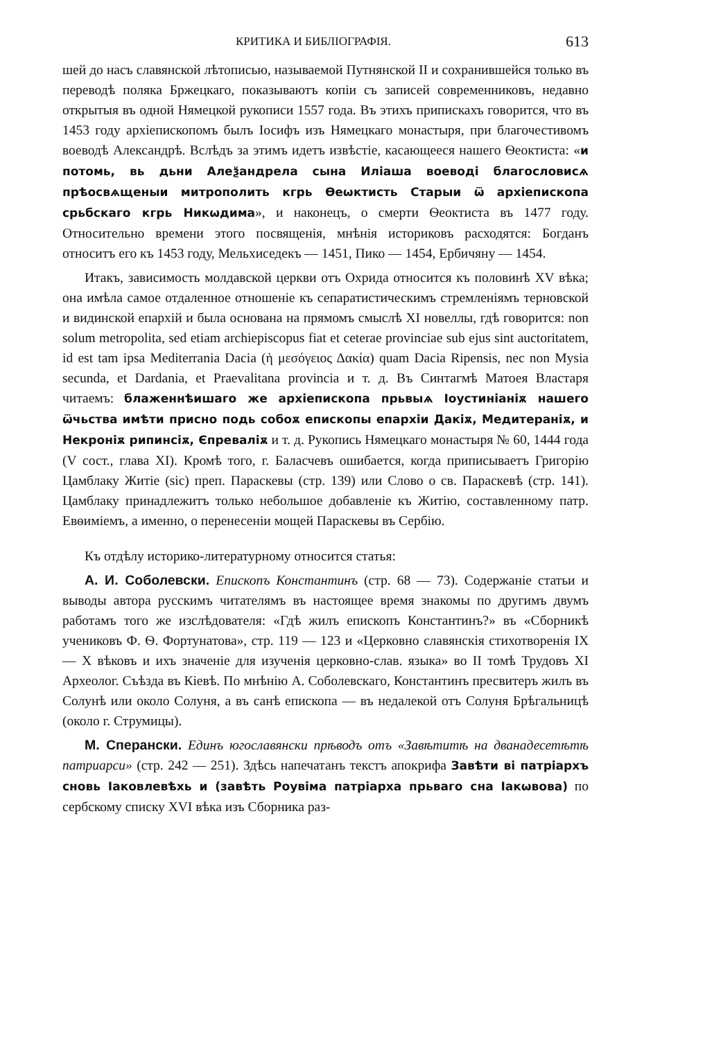КРИТИКА И БИБЛІОГРАФІЯ. 613
шей до насъ славянской лѣтописью, называемой Путнянской II и сохранившейся только въ переводѣ поляка Бржецкаго, показываютъ копіи съ записей современниковъ, недавно открытыя въ одной Нямецкой рукописи 1557 года. Въ этихъ припискахъ говорится, что въ 1453 году архіепископомъ былъ Іосифъ изъ Нямецкаго монастыря, при благочестивомъ воеводѣ Александрѣ. Вслѣдъ за этимъ идетъ извѣстіе, касающееся нашего Ѳеоктиста: «и потомь, вь дьни Алеѯандрела сына Иліаша воеводі благословисѧ прѣосвѧщеныи митрополить кгрь Ѳеѡктисть Старыи ѿ архіепископа срьбскаго кгрь Никѡдима», и наконецъ, о смерти Ѳеоктиста въ 1477 году. Относительно времени этого посвященія, мнѣнія историковъ расходятся: Богданъ относитъ его къ 1453 году, Мельхиседекъ — 1451, Пико — 1454, Ербичяну — 1454.
Итакъ, зависимость молдавской церкви отъ Охрида относится къ половинѣ XV вѣка; она имѣла самое отдаленное отношеніе къ сепаратистическимъ стремленіямъ терновской и видинской епархій и была основана на прямомъ смыслѣ XI новеллы, гдѣ говорится: non solum metropolita, sed etiam archiepiscopus fiat et ceterae provinciae sub ejus sint auctoritatem, id est tam ipsa Mediterrania Dacia (ἡ μεσόγειος Δακία) quam Dacia Ripensis, nec non Mysia secunda, et Dardania, et Praevalitana provincia и т. д. Въ Синтагмѣ Матоея Властаря читаемъ: блаженнѣишаго же архіепископа прьвыѧ Іоустиніаніѫ нашего ѿчьства имѣти присно подь собоѫ епископы епархіи Дакіѫ, Медитераніѫ, и Некроніѫ рипинсіѫ, Єпреваліѫ и т. д. Рукопись Нямецкаго монастыря № 60, 1444 года (V сост., глава XI). Кромѣ того, г. Баласчевъ ошибается, когда приписываетъ Григорію Цамблаку Житіе (sic) преп. Параскевы (стр. 139) или Слово о св. Параскевѣ (стр. 141). Цамблаку принадлежитъ только небольшое добавленіе къ Житію, составленному патр. Евѳиміемъ, а именно, о перенесеніи мощей Параскевы въ Сербію.
Къ отдѣлу историко-литературному относится статья:
А. И. Соболевски. Епископъ Константинъ (стр. 68 — 73). Содержаніе статьи и выводы автора русскимъ читателямъ въ настоящее время знакомы по другимъ двумъ работамъ того же изслѣдователя: «Гдѣ жилъ епископъ Константинъ?» въ «Сборникѣ учениковъ Ф. Ѳ. Фортунатова», стр. 119 — 123 и «Церковно славянскія стихотворенія IX — X вѣковъ и ихъ значеніе для изученія церковно-слав. языка» во II томѣ Трудовъ XI Археолог. Съѣзда въ Кіевѣ. По мнѣнію А. Соболевскаго, Константинъ пресвитеръ жилъ въ Солунѣ или около Солуня, а въ санѣ епископа — въ недалекой отъ Солуня Брѣгальницѣ (около г. Струмицы).
М. Сперански. Единъ югославянски прѣводъ отъ «Завѣтитѣ на дванадесетѣтѣ патриарси» (стр. 242 — 251). Здѣсь напечатанъ текстъ апокрифа Завѣти ві патріархъ сновь Іаковлевѣхь и (завѣть Роувіма патріарха прьваго сна Іакѡвова) по сербскому списку XVI вѣка изъ Сборника раз-